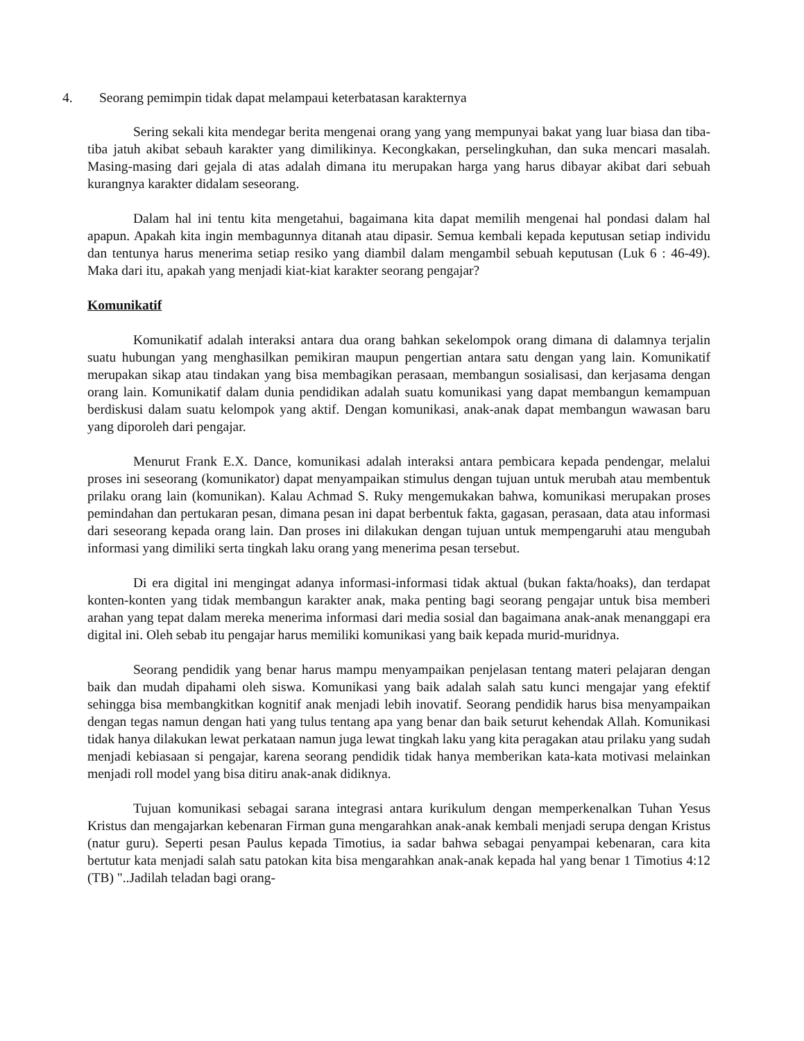4. Seorang pemimpin tidak dapat melampaui keterbatasan karakternya
Sering sekali kita mendegar berita mengenai orang yang yang mempunyai bakat yang luar biasa dan tiba-tiba jatuh akibat sebauh karakter yang dimilikinya. Kecongkakan, perselingkuhan, dan suka mencari masalah. Masing-masing dari gejala di atas adalah dimana itu merupakan harga yang harus dibayar akibat dari sebuah kurangnya karakter didalam seseorang.
Dalam hal ini tentu kita mengetahui, bagaimana kita dapat memilih mengenai hal pondasi dalam hal apapun. Apakah kita ingin membagunnya ditanah atau dipasir. Semua kembali kepada keputusan setiap individu dan tentunya harus menerima setiap resiko yang diambil dalam mengambil sebuah keputusan (Luk 6 : 46-49). Maka dari itu, apakah yang menjadi kiat-kiat karakter seorang pengajar?
Komunikatif
Komunikatif adalah interaksi antara dua orang bahkan sekelompok orang dimana di dalamnya terjalin suatu hubungan yang menghasilkan pemikiran maupun pengertian antara satu dengan yang lain. Komunikatif merupakan sikap atau tindakan yang bisa membagikan perasaan, membangun sosialisasi, dan kerjasama dengan orang lain. Komunikatif dalam dunia pendidikan adalah suatu komunikasi yang dapat membangun kemampuan berdiskusi dalam suatu kelompok yang aktif. Dengan komunikasi, anak-anak dapat membangun wawasan baru yang diporoleh dari pengajar.
Menurut Frank E.X. Dance, komunikasi adalah interaksi antara pembicara kepada pendengar, melalui proses ini seseorang (komunikator) dapat menyampaikan stimulus dengan tujuan untuk merubah atau membentuk prilaku orang lain (komunikan). Kalau Achmad S. Ruky mengemukakan bahwa, komunikasi merupakan proses pemindahan dan pertukaran pesan, dimana pesan ini dapat berbentuk fakta, gagasan, perasaan, data atau informasi dari seseorang kepada orang lain. Dan proses ini dilakukan dengan tujuan untuk mempengaruhi atau mengubah informasi yang dimiliki serta tingkah laku orang yang menerima pesan tersebut.
Di era digital ini mengingat adanya informasi-informasi tidak aktual (bukan fakta/hoaks), dan terdapat konten-konten yang tidak membangun karakter anak, maka penting bagi seorang pengajar untuk bisa memberi arahan yang tepat dalam mereka menerima informasi dari media sosial dan bagaimana anak-anak menanggapi era digital ini. Oleh sebab itu pengajar harus memiliki komunikasi yang baik kepada murid-muridnya.
Seorang pendidik yang benar harus mampu menyampaikan penjelasan tentang materi pelajaran dengan baik dan mudah dipahami oleh siswa. Komunikasi yang baik adalah salah satu kunci mengajar yang efektif sehingga bisa membangkitkan kognitif anak menjadi lebih inovatif. Seorang pendidik harus bisa menyampaikan dengan tegas namun dengan hati yang tulus tentang apa yang benar dan baik seturut kehendak Allah. Komunikasi tidak hanya dilakukan lewat perkataan namun juga lewat tingkah laku yang kita peragakan atau prilaku yang sudah menjadi kebiasaan si pengajar, karena seorang pendidik tidak hanya memberikan kata-kata motivasi melainkan menjadi roll model yang bisa ditiru anak-anak didiknya.
Tujuan komunikasi sebagai sarana integrasi antara kurikulum dengan memperkenalkan Tuhan Yesus Kristus dan mengajarkan kebenaran Firman guna mengarahkan anak-anak kembali menjadi serupa dengan Kristus (natur guru). Seperti pesan Paulus kepada Timotius, ia sadar bahwa sebagai penyampai kebenaran, cara kita bertutur kata menjadi salah satu patokan kita bisa mengarahkan anak-anak kepada hal yang benar 1 Timotius 4:12 (TB) "..Jadilah teladan bagi orang-